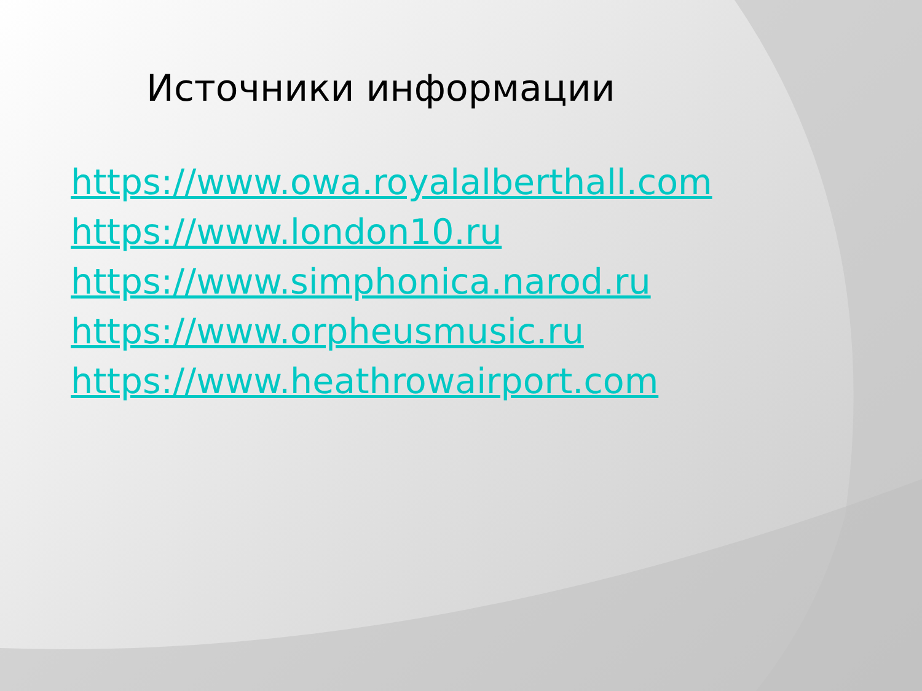Источники информации
https://www.owa.royalalberthall.com
https://www.london10.ru
https://www.simphonica.narod.ru
https://www.orpheusmusic.ru
https://www.heathrowairport.com